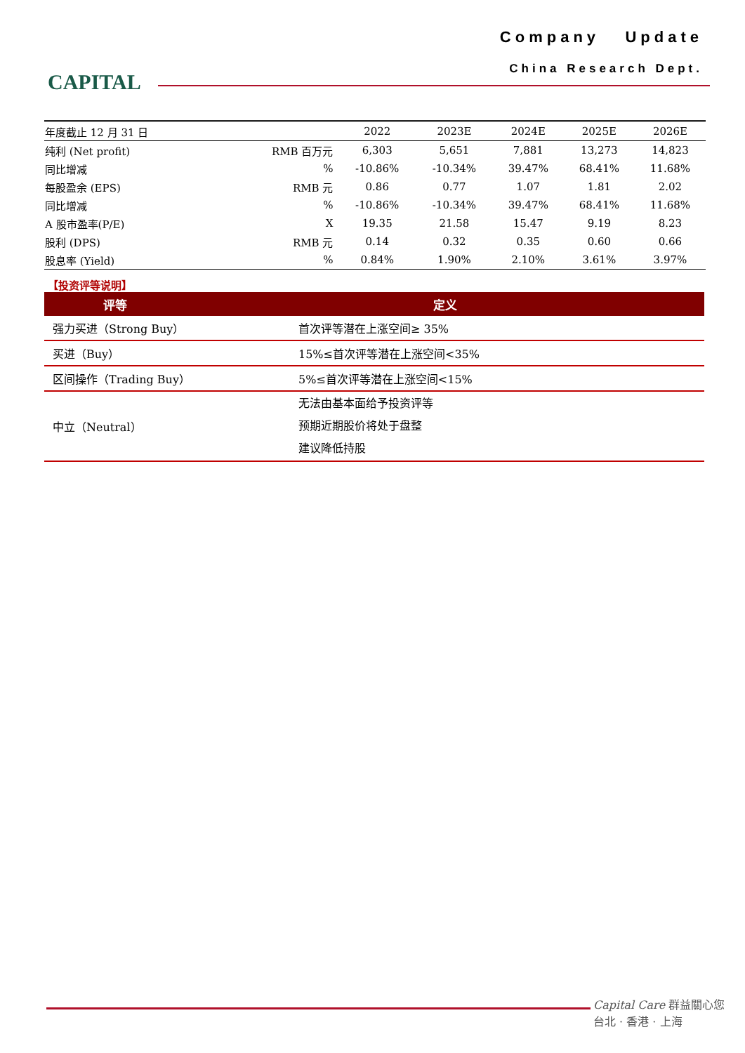CAPITAL
Company Update
China Research Dept.
| 年度截止 12 月 31 日 | | 2022 | 2023E | 2024E | 2025E | 2026E |
| --- | --- | --- | --- | --- | --- | --- |
| 纯利 (Net profit) | RMB 百万元 | 6,303 | 5,651 | 7,881 | 13,273 | 14,823 |
| 同比增减 | % | -10.86% | -10.34% | 39.47% | 68.41% | 11.68% |
| 每股盈余 (EPS) | RMB 元 | 0.86 | 0.77 | 1.07 | 1.81 | 2.02 |
| 同比增减 | % | -10.86% | -10.34% | 39.47% | 68.41% | 11.68% |
| A 股市盈率(P/E) | X | 19.35 | 21.58 | 15.47 | 9.19 | 8.23 |
| 股利 (DPS) | RMB 元 | 0.14 | 0.32 | 0.35 | 0.60 | 0.66 |
| 股息率 (Yield) | % | 0.84% | 1.90% | 2.10% | 3.61% | 3.97% |
【投资评等说明】
| 评等 | 定义 |
| --- | --- |
| 强力买进（Strong Buy） | 首次评等潜在上涨空间≥ 35% |
| 买进（Buy） | 15%≤首次评等潜在上涨空间<35% |
| 区间操作（Trading Buy） | 5%≤首次评等潜在上涨空间<15% |
| 中立（Neutral） | 无法由基本面给予投资评等 预期近期股价将处于盘整 建议降低持股 |
Capital Care 群益關心您
台北 · 香港 · 上海